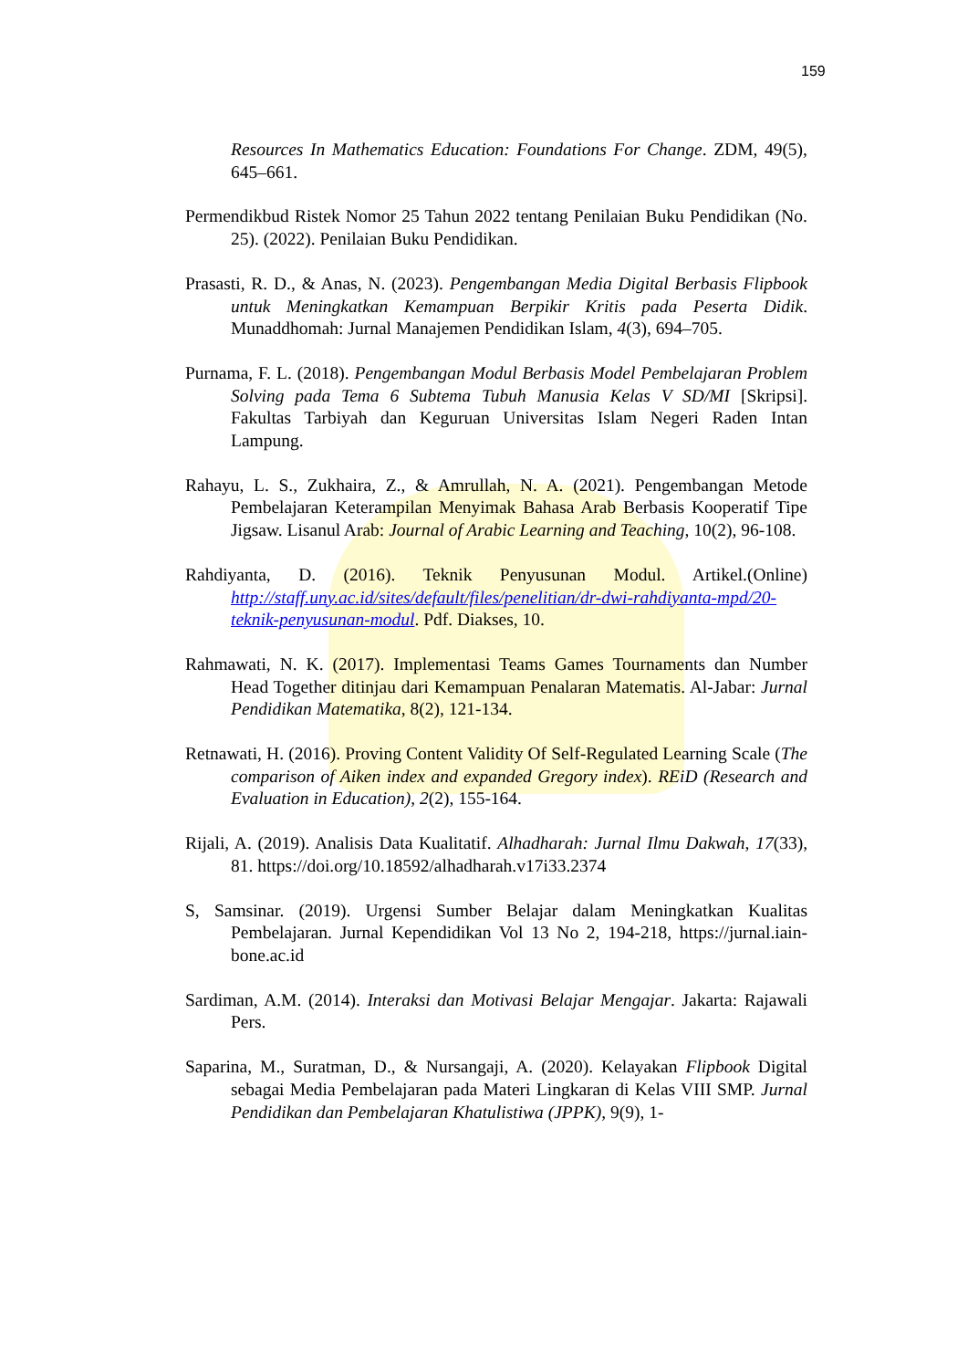159
Resources In Mathematics Education: Foundations For Change. ZDM, 49(5), 645–661.
Permendikbud Ristek Nomor 25 Tahun 2022 tentang Penilaian Buku Pendidikan (No. 25). (2022). Penilaian Buku Pendidikan.
Prasasti, R. D., & Anas, N. (2023). Pengembangan Media Digital Berbasis Flipbook untuk Meningkatkan Kemampuan Berpikir Kritis pada Peserta Didik. Munaddhomah: Jurnal Manajemen Pendidikan Islam, 4(3), 694–705.
Purnama, F. L. (2018). Pengembangan Modul Berbasis Model Pembelajaran Problem Solving pada Tema 6 Subtema Tubuh Manusia Kelas V SD/MI [Skripsi]. Fakultas Tarbiyah dan Keguruan Universitas Islam Negeri Raden Intan Lampung.
Rahayu, L. S., Zukhaira, Z., & Amrullah, N. A. (2021). Pengembangan Metode Pembelajaran Keterampilan Menyimak Bahasa Arab Berbasis Kooperatif Tipe Jigsaw. Lisanul Arab: Journal of Arabic Learning and Teaching, 10(2), 96-108.
Rahdiyanta, D. (2016). Teknik Penyusunan Modul. Artikel.(Online) http://staff.uny.ac.id/sites/default/files/penelitian/dr-dwi-rahdiyanta-mpd/20-teknik-penyusunan-modul. Pdf. Diakses, 10.
Rahmawati, N. K. (2017). Implementasi Teams Games Tournaments dan Number Head Together ditinjau dari Kemampuan Penalaran Matematis. Al-Jabar: Jurnal Pendidikan Matematika, 8(2), 121-134.
Retnawati, H. (2016). Proving Content Validity Of Self-Regulated Learning Scale (The comparison of Aiken index and expanded Gregory index). REiD (Research and Evaluation in Education), 2(2), 155-164.
Rijali, A. (2019). Analisis Data Kualitatif. Alhadharah: Jurnal Ilmu Dakwah, 17(33), 81. https://doi.org/10.18592/alhadharah.v17i33.2374
S, Samsinar. (2019). Urgensi Sumber Belajar dalam Meningkatkan Kualitas Pembelajaran. Jurnal Kependidikan Vol 13 No 2, 194-218, https://jurnal.iain-bone.ac.id
Sardiman, A.M. (2014). Interaksi dan Motivasi Belajar Mengajar. Jakarta: Rajawali Pers.
Saparina, M., Suratman, D., & Nursangaji, A. (2020). Kelayakan Flipbook Digital sebagai Media Pembelajaran pada Materi Lingkaran di Kelas VIII SMP. Jurnal Pendidikan dan Pembelajaran Khatulistiwa (JPPK), 9(9), 1-